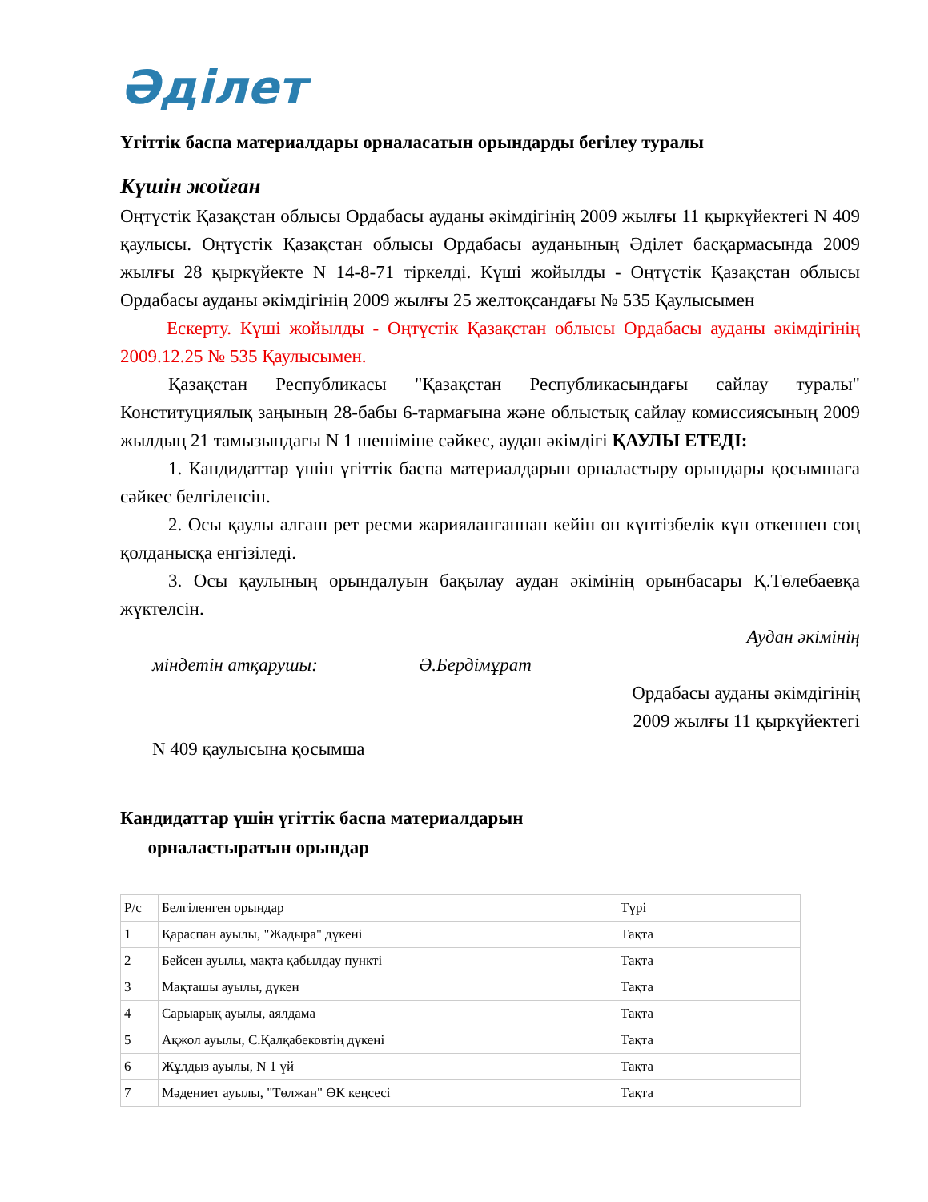Әділет
Үгіттік баспа материалдары орналасатын орындарды бегілеу туралы
Күшін жойған
Оңтүстік Қазақстан облысы Ордабасы ауданы әкімдігінің 2009 жылғы 11 қыркүйектегі N 409 қаулысы. Оңтүстік Қазақстан облысы Ордабасы ауданының Әділет басқармасында 2009 жылғы 28 қыркүйекте N 14-8-71 тіркелді. Күші жойылды - Оңтүстік Қазақстан облысы Ордабасы ауданы әкімдігінің 2009 жылғы 25 желтоқсандағы № 535 Қаулысымен
Ескерту. Күші жойылды - Оңтүстік Қазақстан облысы Ордабасы ауданы әкімдігінің 2009.12.25 № 535 Қаулысымен.
Қазақстан Республикасы "Қазақстан Республикасындағы сайлау туралы" Конституциялық заңының 28-бабы 6-тармағына және облыстық сайлау комиссиясының 2009 жылдың 21 тамызындағы N 1 шешіміне сәйкес, аудан әкімдігі ҚАУЛЫ ЕТЕДІ:
1. Кандидаттар үшін үгіттік баспа материалдарын орналастыру орындары қосымшаға сәйкес белгіленсін.
2. Осы қаулы алғаш рет ресми жарияланғаннан кейін он күнтізбелік күн өткеннен соң қолданысқа енгізіледі.
3. Осы қаулының орындалуын бақылау аудан әкімінің орынбасары Қ.Төлебаевқа жүктелсін.
Аудан әкімінің
міндетін атқарушы: Ә.Бердімұрат
Ордабасы ауданы әкімдігінің
2009 жылғы 11 қыркүйектегі
N 409 қаулысына қосымша
Кандидаттар үшін үгіттік баспа материалдарын
орналастыратын орындар
| Р/с | Белгіленген орындар | Түрі |
| 1 | Қараспан ауылы, "Жадыра" дүкені | Тақта |
| 2 | Бейсен ауылы, мақта қабылдау пункті | Тақта |
| 3 | Мақташы ауылы, дүкен | Тақта |
| 4 | Сарыарық ауылы, аялдама | Тақта |
| 5 | Ақжол ауылы, С.Қалқабековтің дүкені | Тақта |
| 6 | Жұлдыз ауылы, N 1 үй | Тақта |
| 7 | Мәдениет ауылы, "Төлжан" ӨК кеңсесі | Тақта |